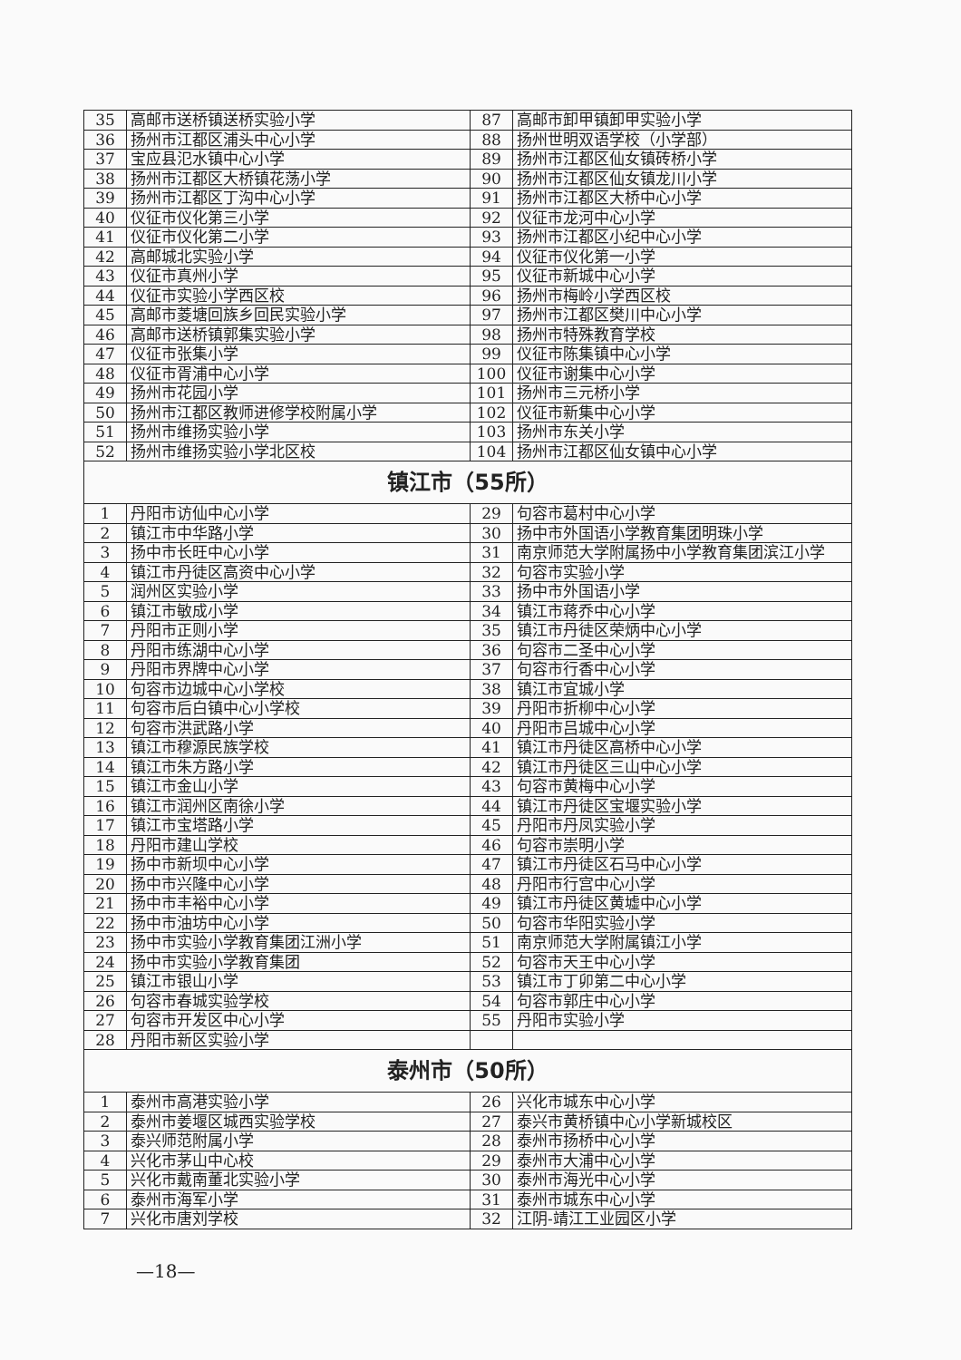| 35 | 高邮市送桥镇送桥实验小学 | 87 | 高邮市卸甲镇卸甲实验小学 |
| 36 | 扬州市江都区浦头中心小学 | 88 | 扬州世明双语学校（小学部） |
| 37 | 宝应县氾水镇中心小学 | 89 | 扬州市江都区仙女镇砖桥小学 |
| 38 | 扬州市江都区大桥镇花荡小学 | 90 | 扬州市江都区仙女镇龙川小学 |
| 39 | 扬州市江都区丁沟中心小学 | 91 | 扬州市江都区大桥中心小学 |
| 40 | 仪征市仪化第三小学 | 92 | 仪征市龙河中心小学 |
| 41 | 仪征市仪化第二小学 | 93 | 扬州市江都区小纪中心小学 |
| 42 | 高邮城北实验小学 | 94 | 仪征市仪化第一小学 |
| 43 | 仪征市真州小学 | 95 | 仪征市新城中心小学 |
| 44 | 仪征市实验小学西区校 | 96 | 扬州市梅岭小学西区校 |
| 45 | 高邮市菱塘回族乡回民实验小学 | 97 | 扬州市江都区樊川中心小学 |
| 46 | 高邮市送桥镇郭集实验小学 | 98 | 扬州市特殊教育学校 |
| 47 | 仪征市张集小学 | 99 | 仪征市陈集镇中心小学 |
| 48 | 仪征市胥浦中心小学 | 100 | 仪征市谢集中心小学 |
| 49 | 扬州市花园小学 | 101 | 扬州市三元桥小学 |
| 50 | 扬州市江都区教师进修学校附属小学 | 102 | 仪征市新集中心小学 |
| 51 | 扬州市维扬实验小学 | 103 | 扬州市东关小学 |
| 52 | 扬州市维扬实验小学北区校 | 104 | 扬州市江都区仙女镇中心小学 |
| 镇江市（55所） | | | |
| 1 | 丹阳市访仙中心小学 | 29 | 句容市葛村中心小学 |
| 2 | 镇江市中华路小学 | 30 | 扬中市外国语小学教育集团明珠小学 |
| 3 | 扬中市长旺中心小学 | 31 | 南京师范大学附属扬中小学教育集团滨江小学 |
| 4 | 镇江市丹徒区高资中心小学 | 32 | 句容市实验小学 |
| 5 | 润州区实验小学 | 33 | 扬中市外国语小学 |
| 6 | 镇江市敏成小学 | 34 | 镇江市蒋乔中心小学 |
| 7 | 丹阳市正则小学 | 35 | 镇江市丹徒区荣炳中心小学 |
| 8 | 丹阳市练湖中心小学 | 36 | 句容市二圣中心小学 |
| 9 | 丹阳市界牌中心小学 | 37 | 句容市行香中心小学 |
| 10 | 句容市边城中心小学校 | 38 | 镇江市宜城小学 |
| 11 | 句容市后白镇中心小学校 | 39 | 丹阳市折柳中心小学 |
| 12 | 句容市洪武路小学 | 40 | 丹阳市吕城中心小学 |
| 13 | 镇江市穆源民族学校 | 41 | 镇江市丹徒区高桥中心小学 |
| 14 | 镇江市朱方路小学 | 42 | 镇江市丹徒区三山中心小学 |
| 15 | 镇江市金山小学 | 43 | 句容市黄梅中心小学 |
| 16 | 镇江市润州区南徐小学 | 44 | 镇江市丹徒区宝堰实验小学 |
| 17 | 镇江市宝塔路小学 | 45 | 丹阳市丹凤实验小学 |
| 18 | 丹阳市建山学校 | 46 | 句容市崇明小学 |
| 19 | 扬中市新坝中心小学 | 47 | 镇江市丹徒区石马中心小学 |
| 20 | 扬中市兴隆中心小学 | 48 | 丹阳市行宫中心小学 |
| 21 | 扬中市丰裕中心小学 | 49 | 镇江市丹徒区黄墟中心小学 |
| 22 | 扬中市油坊中心小学 | 50 | 句容市华阳实验小学 |
| 23 | 扬中市实验小学教育集团江洲小学 | 51 | 南京师范大学附属镇江小学 |
| 24 | 扬中市实验小学教育集团 | 52 | 句容市天王中心小学 |
| 25 | 镇江市银山小学 | 53 | 镇江市丁卯第二中心小学 |
| 26 | 句容市春城实验学校 | 54 | 句容市郭庄中心小学 |
| 27 | 句容市开发区中心小学 | 55 | 丹阳市实验小学 |
| 28 | 丹阳市新区实验小学 | | |
| 泰州市（50所） | | | |
| 1 | 泰州市高港实验小学 | 26 | 兴化市城东中心小学 |
| 2 | 泰州市姜堰区城西实验学校 | 27 | 泰兴市黄桥镇中心小学新城校区 |
| 3 | 泰兴师范附属小学 | 28 | 泰州市扬桥中心小学 |
| 4 | 兴化市茅山中心校 | 29 | 泰州市大浦中心小学 |
| 5 | 兴化市戴南董北实验小学 | 30 | 泰州市海光中心小学 |
| 6 | 泰州市海军小学 | 31 | 泰州市城东中心小学 |
| 7 | 兴化市唐刘学校 | 32 | 江阴-靖江工业园区小学 |
—18—